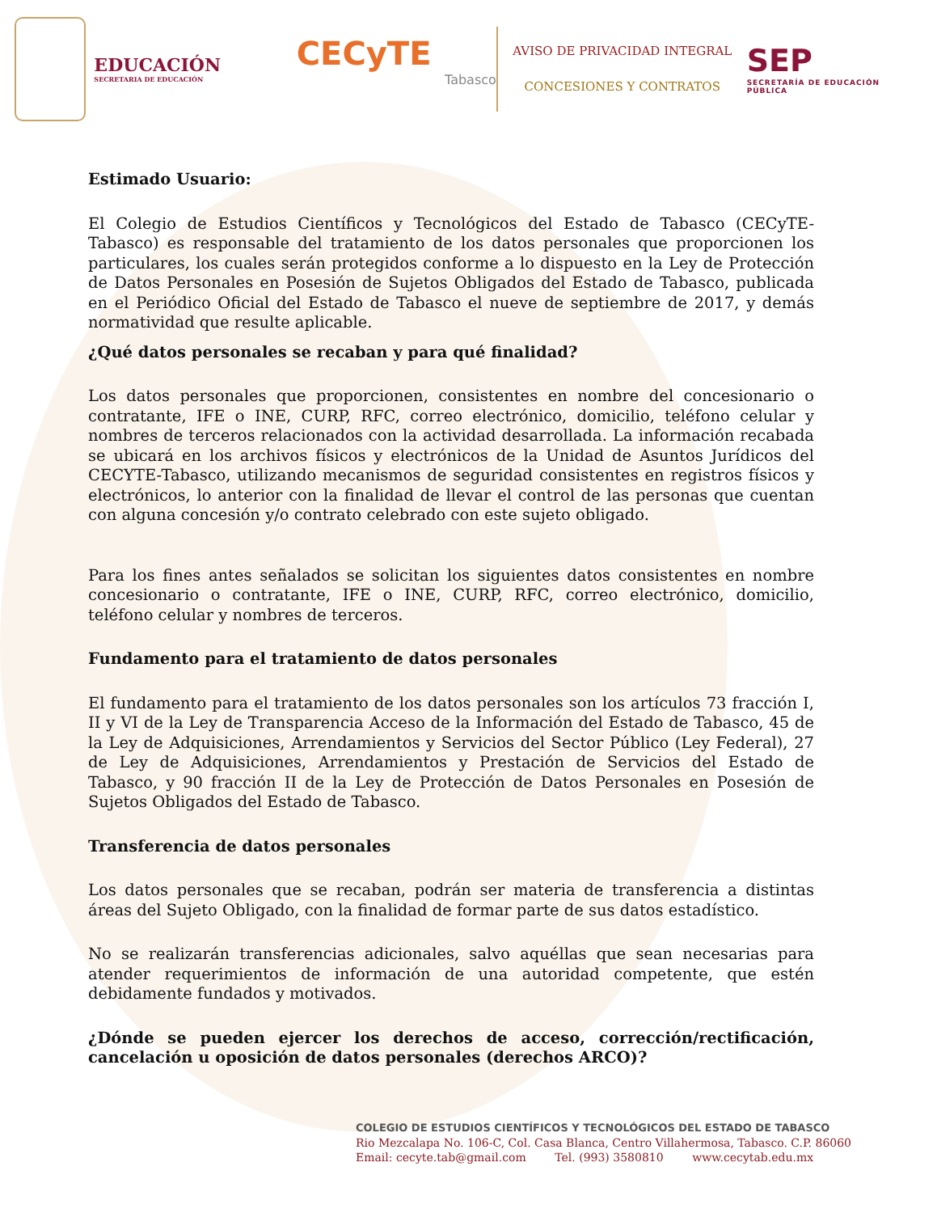EDUCACIÓN
SECRETARIA DE EDUCACIÓN
CECyTE
Tabasco
AVISO DE PRIVACIDAD INTEGRAL
CONCESIONES Y CONTRATOS
SEP
SECRETARÍA DE EDUCACIÓN PÚBLICA
Estimado Usuario:
El Colegio de Estudios Científicos y Tecnológicos del Estado de Tabasco (CECyTE-Tabasco) es responsable del tratamiento de los datos personales que proporcionen los particulares, los cuales serán protegidos conforme a lo dispuesto en la Ley de Protección de Datos Personales en Posesión de Sujetos Obligados del Estado de Tabasco, publicada en el Periódico Oficial del Estado de Tabasco el nueve de septiembre de 2017, y demás normatividad que resulte aplicable.
¿Qué datos personales se recaban y para qué finalidad?
Los datos personales que proporcionen, consistentes en nombre del concesionario o contratante, IFE o INE, CURP, RFC, correo electrónico, domicilio, teléfono celular y nombres de terceros relacionados con la actividad desarrollada. La información recabada se ubicará en los archivos físicos y electrónicos de la Unidad de Asuntos Jurídicos del CECYTE-Tabasco, utilizando mecanismos de seguridad consistentes en registros físicos y electrónicos, lo anterior con la finalidad de llevar el control de las personas que cuentan con alguna concesión y/o contrato celebrado con este sujeto obligado.
Para los fines antes señalados se solicitan los siguientes datos consistentes en nombre concesionario o contratante, IFE o INE, CURP, RFC, correo electrónico, domicilio, teléfono celular y nombres de terceros.
Fundamento para el tratamiento de datos personales
El fundamento para el tratamiento de los datos personales son los artículos 73 fracción I, II y VI de la Ley de Transparencia Acceso de la Información del Estado de Tabasco, 45 de la Ley de Adquisiciones, Arrendamientos y Servicios del Sector Público (Ley Federal), 27 de Ley de Adquisiciones, Arrendamientos y Prestación de Servicios del Estado de Tabasco, y 90 fracción II de la Ley de Protección de Datos Personales en Posesión de Sujetos Obligados del Estado de Tabasco.
Transferencia de datos personales
Los datos personales que se recaban, podrán ser materia de transferencia a distintas áreas del Sujeto Obligado, con la finalidad de formar parte de sus datos estadístico.
No se realizarán transferencias adicionales, salvo aquéllas que sean necesarias para atender requerimientos de información de una autoridad competente, que estén debidamente fundados y motivados.
¿Dónde se pueden ejercer los derechos de acceso, corrección/rectificación, cancelación u oposición de datos personales (derechos ARCO)?
COLEGIO DE ESTUDIOS CIENTÍFICOS Y TECNOLÓGICOS DEL ESTADO DE TABASCO
Rio Mezcalapa No. 106-C, Col. Casa Blanca, Centro Villahermosa, Tabasco. C.P. 86060
Email: cecyte.tab@gmail.com Tel. (993) 3580810 www.cecytab.edu.mx